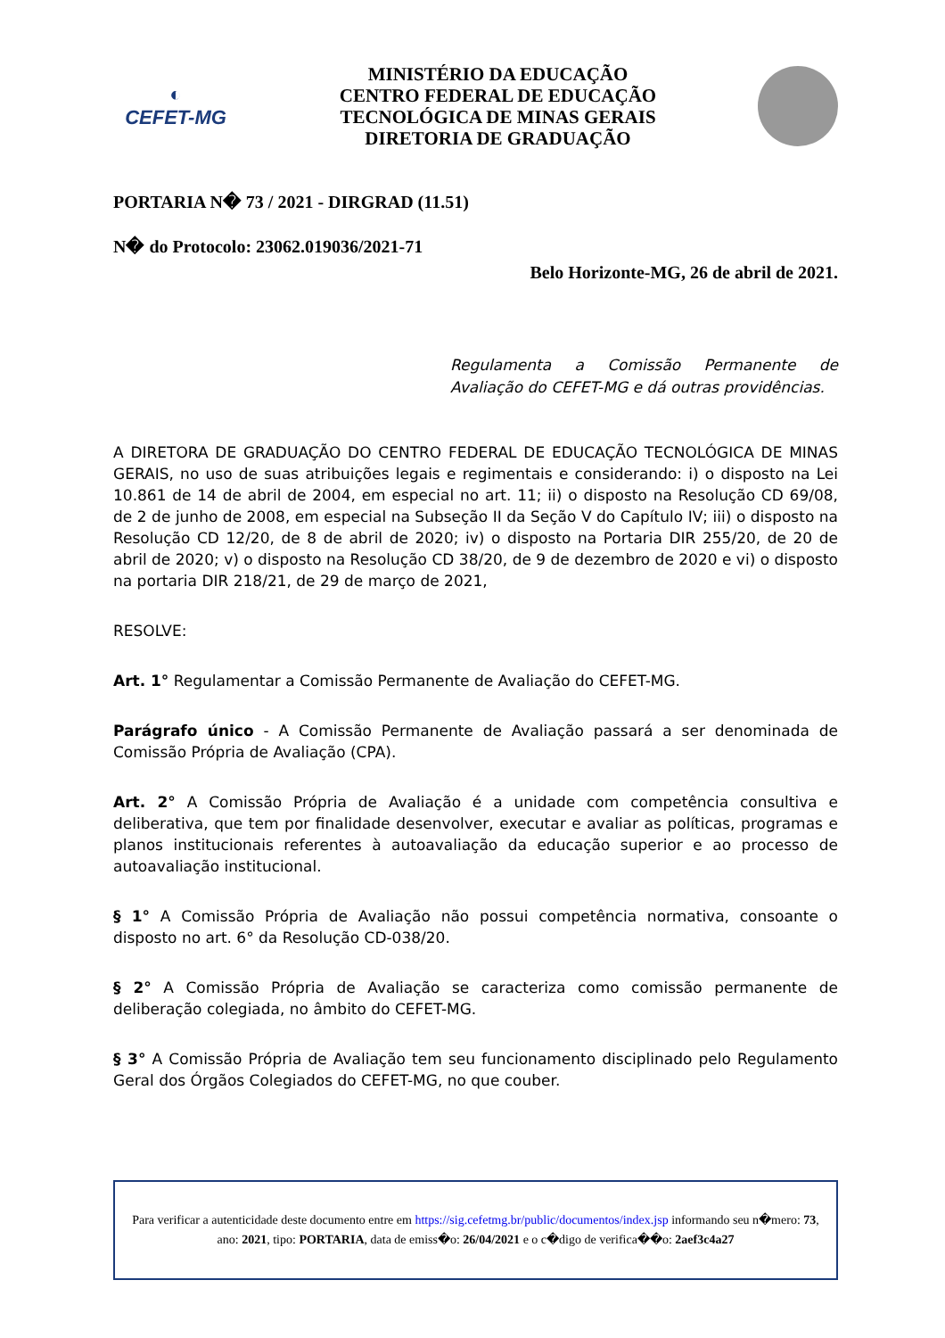◐
CEFET-MG
MINISTÉRIO DA EDUCAÇÃO
CENTRO FEDERAL DE EDUCAÇÃO
TECNOLÓGICA DE MINAS GERAIS
DIRETORIA DE GRADUAÇÃO
PORTARIA N� 73 / 2021 - DIRGRAD (11.51)
N� do Protocolo: 23062.019036/2021-71
Belo Horizonte-MG, 26 de abril de 2021.
Regulamenta a Comissão Permanente de Avaliação do CEFET-MG e dá outras providências.
A DIRETORA DE GRADUAÇÃO DO CENTRO FEDERAL DE EDUCAÇÃO TECNOLÓGICA DE MINAS GERAIS, no uso de suas atribuições legais e regimentais e considerando: i) o disposto na Lei 10.861 de 14 de abril de 2004, em especial no art. 11; ii) o disposto na Resolução CD 69/08, de 2 de junho de 2008, em especial na Subseção II da Seção V do Capítulo IV; iii) o disposto na Resolução CD 12/20, de 8 de abril de 2020; iv) o disposto na Portaria DIR 255/20, de 20 de abril de 2020; v) o disposto na Resolução CD 38/20, de 9 de dezembro de 2020 e vi) o disposto na portaria DIR 218/21, de 29 de março de 2021,
RESOLVE:
Art. 1° Regulamentar a Comissão Permanente de Avaliação do CEFET-MG.
Parágrafo único - A Comissão Permanente de Avaliação passará a ser denominada de Comissão Própria de Avaliação (CPA).
Art. 2° A Comissão Própria de Avaliação é a unidade com competência consultiva e deliberativa, que tem por finalidade desenvolver, executar e avaliar as políticas, programas e planos institucionais referentes à autoavaliação da educação superior e ao processo de autoavaliação institucional.
§ 1° A Comissão Própria de Avaliação não possui competência normativa, consoante o disposto no art. 6° da Resolução CD-038/20.
§ 2° A Comissão Própria de Avaliação se caracteriza como comissão permanente de deliberação colegiada, no âmbito do CEFET-MG.
§ 3° A Comissão Própria de Avaliação tem seu funcionamento disciplinado pelo Regulamento Geral dos Órgãos Colegiados do CEFET-MG, no que couber.
Para verificar a autenticidade deste documento entre em https://sig.cefetmg.br/public/documentos/index.jsp informando seu n�mero: 73, ano: 2021, tipo: PORTARIA, data de emiss�o: 26/04/2021 e o c�digo de verifica��o: 2aef3c4a27